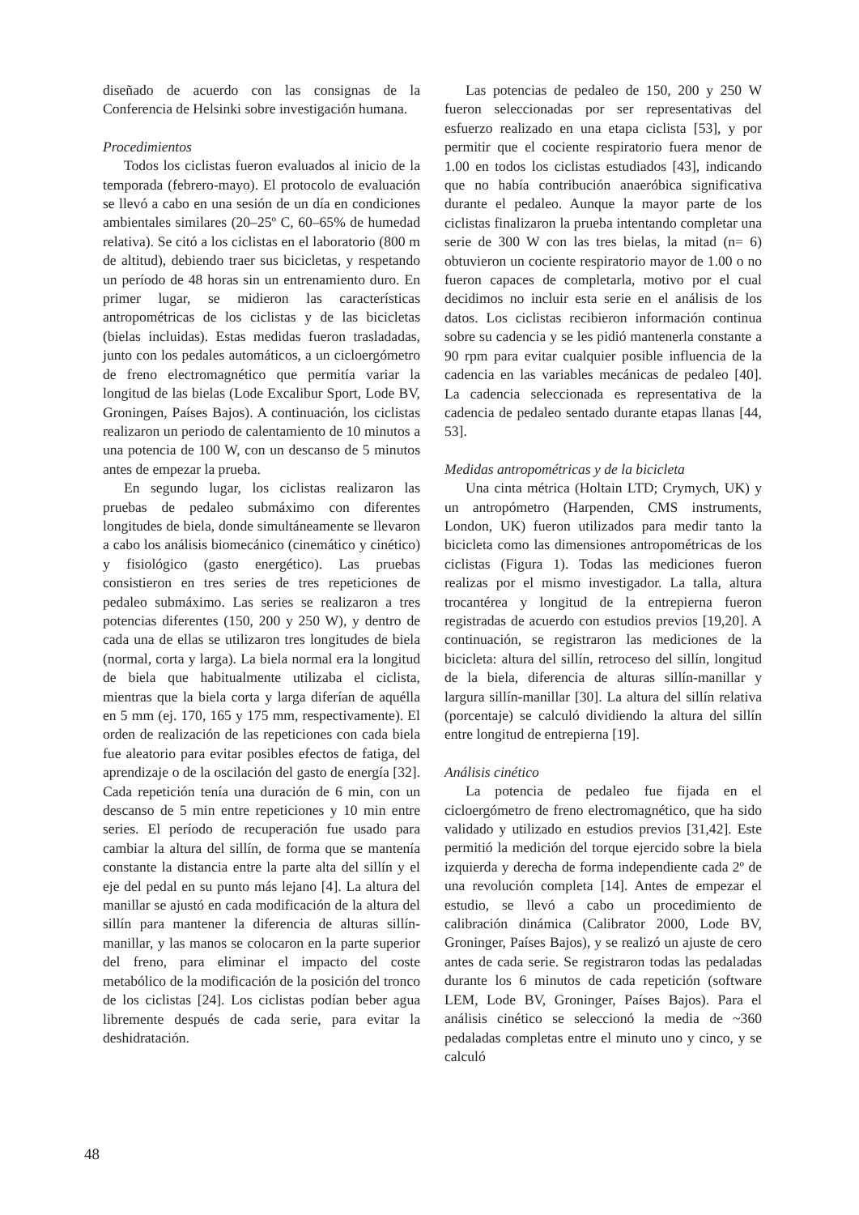diseñado de acuerdo con las consignas de la Conferencia de Helsinki sobre investigación humana.
Procedimientos
Todos los ciclistas fueron evaluados al inicio de la temporada (febrero-mayo). El protocolo de evaluación se llevó a cabo en una sesión de un día en condiciones ambientales similares (20–25º C, 60–65% de humedad relativa). Se citó a los ciclistas en el laboratorio (800 m de altitud), debiendo traer sus bicicletas, y respetando un período de 48 horas sin un entrenamiento duro. En primer lugar, se midieron las características antropométricas de los ciclistas y de las bicicletas (bielas incluidas). Estas medidas fueron trasladadas, junto con los pedales automáticos, a un cicloergómetro de freno electromagnético que permitía variar la longitud de las bielas (Lode Excalibur Sport, Lode BV, Groningen, Países Bajos). A continuación, los ciclistas realizaron un periodo de calentamiento de 10 minutos a una potencia de 100 W, con un descanso de 5 minutos antes de empezar la prueba.
En segundo lugar, los ciclistas realizaron las pruebas de pedaleo submáximo con diferentes longitudes de biela, donde simultáneamente se llevaron a cabo los análisis biomecánico (cinemático y cinético) y fisiológico (gasto energético). Las pruebas consistieron en tres series de tres repeticiones de pedaleo submáximo. Las series se realizaron a tres potencias diferentes (150, 200 y 250 W), y dentro de cada una de ellas se utilizaron tres longitudes de biela (normal, corta y larga). La biela normal era la longitud de biela que habitualmente utilizaba el ciclista, mientras que la biela corta y larga diferían de aquélla en 5 mm (ej. 170, 165 y 175 mm, respectivamente). El orden de realización de las repeticiones con cada biela fue aleatorio para evitar posibles efectos de fatiga, del aprendizaje o de la oscilación del gasto de energía [32]. Cada repetición tenía una duración de 6 min, con un descanso de 5 min entre repeticiones y 10 min entre series. El período de recuperación fue usado para cambiar la altura del sillín, de forma que se mantenía constante la distancia entre la parte alta del sillín y el eje del pedal en su punto más lejano [4]. La altura del manillar se ajustó en cada modificación de la altura del sillín para mantener la diferencia de alturas sillín-manillar, y las manos se colocaron en la parte superior del freno, para eliminar el impacto del coste metabólico de la modificación de la posición del tronco de los ciclistas [24]. Los ciclistas podían beber agua libremente después de cada serie, para evitar la deshidratación.
Las potencias de pedaleo de 150, 200 y 250 W fueron seleccionadas por ser representativas del esfuerzo realizado en una etapa ciclista [53], y por permitir que el cociente respiratorio fuera menor de 1.00 en todos los ciclistas estudiados [43], indicando que no había contribución anaeróbica significativa durante el pedaleo. Aunque la mayor parte de los ciclistas finalizaron la prueba intentando completar una serie de 300 W con las tres bielas, la mitad (n= 6) obtuvieron un cociente respiratorio mayor de 1.00 o no fueron capaces de completarla, motivo por el cual decidimos no incluir esta serie en el análisis de los datos. Los ciclistas recibieron información continua sobre su cadencia y se les pidió mantenerla constante a 90 rpm para evitar cualquier posible influencia de la cadencia en las variables mecánicas de pedaleo [40]. La cadencia seleccionada es representativa de la cadencia de pedaleo sentado durante etapas llanas [44, 53].
Medidas antropométricas y de la bicicleta
Una cinta métrica (Holtain LTD; Crymych, UK) y un antropómetro (Harpenden, CMS instruments, London, UK) fueron utilizados para medir tanto la bicicleta como las dimensiones antropométricas de los ciclistas (Figura 1). Todas las mediciones fueron realizas por el mismo investigador. La talla, altura trocantérea y longitud de la entrepierna fueron registradas de acuerdo con estudios previos [19,20]. A continuación, se registraron las mediciones de la bicicleta: altura del sillín, retroceso del sillín, longitud de la biela, diferencia de alturas sillín-manillar y largura sillín-manillar [30]. La altura del sillín relativa (porcentaje) se calculó dividiendo la altura del sillín entre longitud de entrepierna [19].
Análisis cinético
La potencia de pedaleo fue fijada en el cicloergómetro de freno electromagnético, que ha sido validado y utilizado en estudios previos [31,42]. Este permitió la medición del torque ejercido sobre la biela izquierda y derecha de forma independiente cada 2º de una revolución completa [14]. Antes de empezar el estudio, se llevó a cabo un procedimiento de calibración dinámica (Calibrator 2000, Lode BV, Groninger, Países Bajos), y se realizó un ajuste de cero antes de cada serie. Se registraron todas las pedaladas durante los 6 minutos de cada repetición (software LEM, Lode BV, Groninger, Países Bajos). Para el análisis cinético se seleccionó la media de ~360 pedaladas completas entre el minuto uno y cinco, y se calculó
48